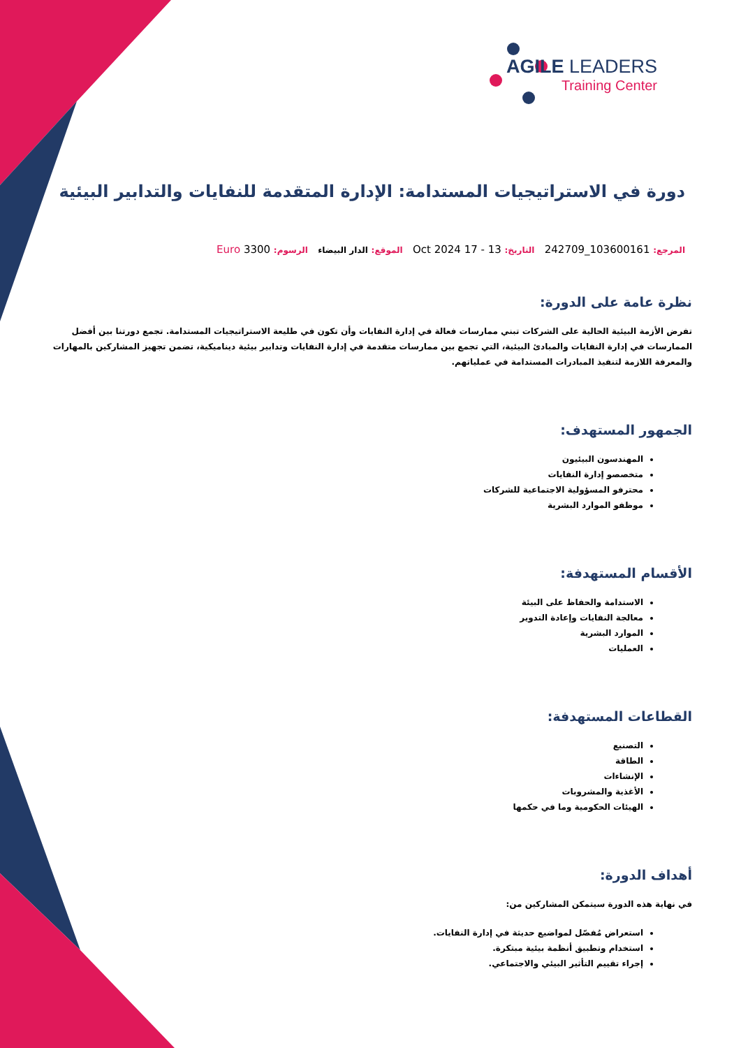AGILE LEADERS
Training Center
دورة في الاستراتيجيات المستدامة: الإدارة المتقدمة للنفايات والتدابير البيئية
المرجع: 103600161_242709 التاريخ: 13 - 17 Oct 2024 الموقع: الدار البيضاء الرسوم: 3300 Euro
نظرة عامة على الدورة:
تفرض الأزمة البيئية الحالية على الشركات تبني ممارسات فعالة في إدارة النفايات وأن تكون في طليعة الاستراتيجيات المستدامة. تجمع دورتنا بين أفضل الممارسات في إدارة النفايات والمبادئ البيئية، التي تجمع بين ممارسات متقدمة في إدارة النفايات وتدابير بيئية ديناميكية، تضمن تجهيز المشاركين بالمهارات والمعرفة اللازمة لتنفيذ المبادرات المستدامة في عملياتهم.
الجمهور المستهدف:
المهندسون البيئيون
متخصصو إدارة النفايات
محترفو المسؤولية الاجتماعية للشركات
موظفو الموارد البشرية
الأقسام المستهدفة:
الاستدامة والحفاظ على البيئة
معالجة النفايات وإعادة التدوير
الموارد البشرية
العمليات
القطاعات المستهدفة:
التصنيع
الطاقة
الإنشاءات
الأغذية والمشروبات
الهيئات الحكومية وما في حكمها
أهداف الدورة:
في نهاية هذه الدورة سيتمكن المشاركين من:
استعراض مُفصّل لمواضيع حديثة في إدارة النفايات.
استخدام وتطبيق أنظمة بيئية مبتكرة.
إجراء تقييم التأثير البيئي والاجتماعي.